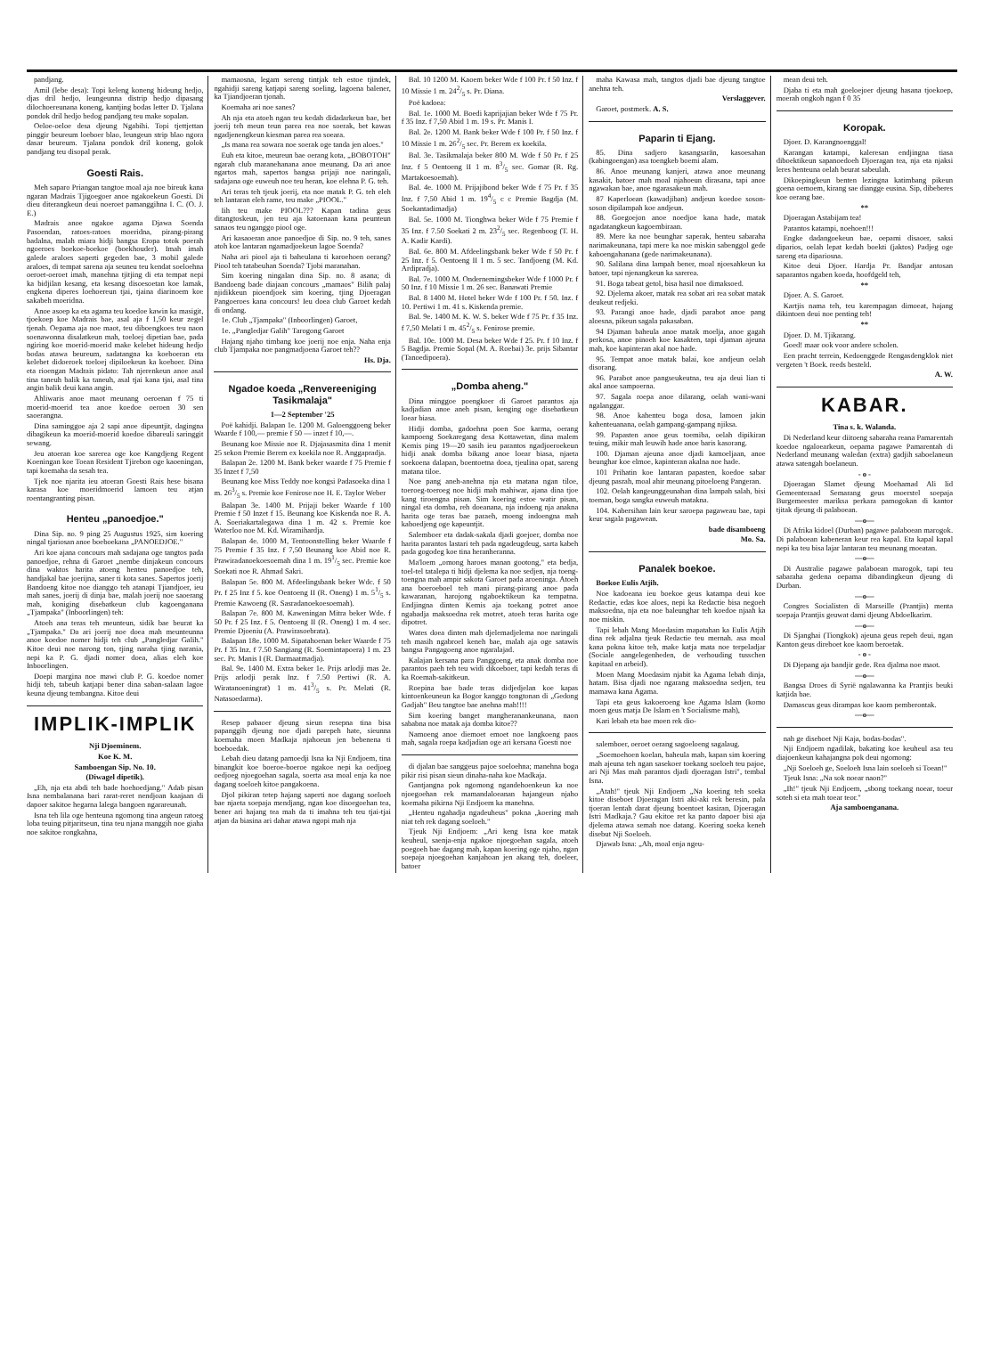pandjang.
Amil (lebe desa): Topi keleng koneng hideung hedjo, djas dril hedjo, leungeunna distrip hedjo dipasang dilochoereunana koneng, kantjing bodas letter D. Tjalana pondok dril hedjo bedog pandjang teu make sopalan.
Oeloe-oeloe desa djeung Ngabihi. Topi tjettjettan pinggir beureum loeboer blao, leungeun strip blao ngora dasar beureum. Tjalana pondok dril koneng, golok pandjang teu disopal perak.
Goesti Rais.
Meh saparo Priangan tangtoe moal aja noe bireuk kana ngaran Madrais Tjigoegoer anoe ngakoekeun Goesti. Di dieu diterangkeun deui noeroet pamanggihna I. C. (O. J. E.)
Madrais anoe ngakoe agama Djawa Soenda Pasoendan, ratoes-ratoes moeridna, pirang-pirang badalna, malah miara hidji bangsa Eropa totok poerah ngoeroes boekoe-boekoe (boekhouder). Imah imah galede araloes saperti gegeden bae, 3 mobil galede araloes, di tempat sarena aja seuneu teu kendat soeloehna oeroet-oeroet imah, manehna tjitjing di eta tempat nepi ka bidjilan kesang, eta kesang disoesoetan koe lamak, engkena diperes loehoereun tjai, tjaina diarinoem koe sakabeh moeridna.
Anoe asoep ka eta agama teu koedoe kawin ka masigit, tjoekoep koe Madrais bae, asal aja f 1,50 keur zegel tjenah. Oepama aja noe maot, teu diboengkoes teu naon soenawonna disalatkeun mah, toeloej dipetian bae, pada ngiring koe moerid-moerid make kelebet hideung hedjo bodas atawa beureum, sadatangna ka koeboeran eta kelebet didoeroek toeloej dipiloekeun ka koeboer. Dina eta rioengan Madrais pidato: Tah njerenkeun anoe asal tina taneuh balik ka taneuh, asal tjai kana tjai, asal tina angin balik deui kana angin.
Ahliwaris anoe maot meunang oeroenan f 75 ti moerid-moerid tea anoe koedoe oeroen 30 sen saoerangna.
Dina saminggoe aja 2 sapi anoe dipeuntjit, dagingna dibagikeun ka moerid-moerid koedoe dibareuli saringgit sewang.
Jeu atoeran koe sarerea oge koe Kangdjeng Regent Koeningan koe Toean Resident Tjirebon oge kaoeningan, tapi koemaha da sesah tea.
Tjek noe njarita ieu atoeran Goesti Rais hese bisana karasa koe moeridmoerid lamoen teu atjan roentangranting pisan.
Henteu „panoedjoe."
Dina Sip. no. 9 ping 25 Augustus 1925, sim koering ningal tjariosan anoe boeboekana „PANOEDJOE."
Ari koe ajana concours mah sadajana oge tangtos pada panoedjoe, rehna di Garoet „nembe dinjakeun concours dina waktos harita atoeng henteu panoedjoe teh, handjakal bae joerijna, saner ti kota sanes. Sapertos joerij Bandoeng kitoe noe dianggo teh atanapi Tjiandjoer, ieu mah sanes, joerij di dinja bae, malah joerij noe saoerang mah, koniging disebatkeun club kagoenganana „Tjampaka" (Inboorlingen) teh:
Atoeh ana teras teh meunteun, sidik bae beurat ka „Tjampaka." Da ari joerij noe doea mah meunteunna anoe koedoe nomer hidji teh club „Pangledjar Galih." Kitoe deui noe narong ton, tjing naraha tjing narania, nepi ka P. G. djadi nomer doea, alias eleh koe Inboorlingen.
Doepi margina noe mawi club P. G. koedoe nomer hidji teh, tabeuh katjapi bener dina saban-salaan lagoe keuna djeung tembangna. Kitoe deui
IMPLIK-IMPLIK
Nji Djoeminem.
Koe K. M.
Samboengan Sip. No. 10.
(Diwagel dipetik).
„Eh, nja eta abdi teh bade hoehoedjang." Adab pisan Isna nembalanana bari rarat-reret nendjoan kaajaan di dapoer sakitoe hegarna lalega bangoen ngarareunah.
Isna teh lila oge henteuna ngomong tina angeun ratoeg loba teuing pitjaritseun, tina teu njana manggih noe giaha noe sakitoe rongkahna,
mamaosna, legam sereng tintjak teh estoe tjindek, ngahidji sareng katjapi sareng soeling, lagoena balener, ka Tjiandjoeran tjonah.
Koemaha ari noe sanes?
Ah nja eta atoeh ngan teu kedah didadarkeun bae, bet joerij teh meun teun parea rea noe soerak, bet kawas ngadjenengkeun kiesman parea rea soeara.
„Is mana rea sowara noe soerak oge tanda jen aloes."
Euh eta kitoe, meureun bae oerang kota, „BOBOTOH" ngarah club maranehanana anoe meunang. Da ari anoe ngartos mah, sapertos bangsa prijaji noe naringali, sadajana oge euweuh noe teu heran, koe elehna P. G. teh.
Ari teras teh tjeuk joerij, eta noe matak P. G. teh eleh teh lantaran eleh rame, teu make „PIOOL."
Iih teu make PIOOL??? Kapan tadina geus ditangtoskeun, jen teu aja katoenaan kana peunteun sanaos teu nganggo piool oge.
Ari kasaoeran anoe panoedjoe di Sip. no. 9 teh, sanes atoh koe lantaran ngamadjoekeun lagoe Soenda?
Naha ari piool aja ti baheulana ti karoehoen oerang? Piool teh tatabeuhan Soenda? Tjobi maranahan.
Sim koering ningalan dina Sip. no. 8 asana; di Bandoeng bade diajaan concours „mamaos" Bilih palaj njidikkeun pioendjoek sim koering, tjing Djoeragan Pangoeroes kana concours! Ieu doea club Garoet kedah di ondang.
1e. Club „Tjampaka" (Inboorlingen) Garoet,
1e. „Pangledjar Galih" Tarogong Garoet
Hajang njaho timbang koe joerij noe enja. Naha enja club Tjampaka noe pangmadjoena Garoet teh??
Hs. Dja.
Ngadoe koeda „Renvereeniging Tasikmalaja"
1—2 September '25
Poë kahidji. Balapan 1e. 1200 M. Galoenggoeng beker Waarde f 100,— premie f 50 — inzet f 10,—.
Beunang koe Missie noe R. Djajasasmita dina 1 menit 25 sekon Premie Berem ex koekila noe R. Anggapradja.
Balapan 2e. 1200 M. Bank beker waarde f 75 Premie f 35 Inzet f 7,50
Beunang koe Miss Teddy noe kongsi Padasoeka dina 1 m. 263/5 s. Premie koe Fenirose noe H. E. Taylor Weber
Balapan 3e. 1400 M. Prijaji beker Waarde f 100 Premie f 50 Inzet f 15. Beunang koe Kiskenda noe R. A. A. Soeriakartalegawa dina 1 m. 42 s. Premie koe Waterloo noe M. Kd. Wiramihardja.
Balapan 4e. 1000 M, Tentoonstelling beker Waarde f 75 Premie f 35 Inz. f 7,50 Beunang koe Abid noe R. Prawiradanoekoesoemah dina 1 m. 191/5 sec. Premie koe Soekati noe R. Ahmad Sakri.
Balapan 5e. 800 M. Afdeelingsbank beker Wdc. f 50 Pr. f 25 Inz f 5. koe Oentoeng II (R. Oneng) 1 m. 51/5 s. Premie Kawoeng (R. Sasradanoekoesoemah).
Balapan 7e. 800 M. Kaweningan Mitra beker Wde. f 50 Pr. f 25 Inz. f 5. Oentoeng II (R. Oneng) 1 m. 4 sec. Premie Djoeniu (A. Prawirasoebrata).
Balapan 18e. 1000 M. Sipatahoenan beker Waarde f 75 Pr. f 35 Inz. f 7.50 Sangiang (R. Soemintapoera) 1 m. 23 sec. Pr. Manis I (R. Darmaatmadja).
Bal. 9e. 1400 M. Extra beker 1e. Prijs arlodji mas 2e. Prijs arlodji perak Inz. f 7.50 Pertiwi (R. A. Wiratanoeningrat) 1 m. 413/5 s. Pr. Melati (R. Natasoedarma).
Resep pabaoer djeung sieun resepna tina bisa papanggih djeung noe djadi parepeh hate, sieunna koemaha moen Madkaja njahoeun jen bebenena ti boeboedak.
Lebah dieu datang pamoedji Isna ka Nji Endjoem, tina binangkit koe boeroe-boeroe ngakoe nepi ka oedjoeg oedjoeg njoegoehan sagala, soerta asa moal enja ka noe dagang soeloeh kitoe pangakoena.
Djol pikiran tetep hajang saperti noe dagang soeloeh bae njaeta soepaja mendjang, ngan koe disoegoehan tea, bener ari hajang tea mah da ti imahna teh teu tjai-tjai atjan da biasina ari dahar atawa ngopi mah nja
Bal. 10 1200 M. Kaoem beker Wde f 100 Pr. f 50 Inz. f 10 Missie 1 m. 242/5 s. Pr. Diana.
Poë kadoea:
Bal. 1e. 1000 M. Boedi kaprijajian beker Wde f 75 Pr. f 35 Inz. f 7,50 Abid 1 m. 19 s. Pr. Manis I.
Bal. 2e. 1200 M. Bank beker Wde f 100 Pr. f 50 Inz. f 10 Missie 1 m. 262/5 sec. Pr. Berem ex koekila.
Bal. 3e. Tasikmalaja beker 800 M. Wde f 50 Pr. f 25 Inz. f 5 Oentoeng II 1 m. 83/5 sec. Gomar (R. Rg. Martakoesoemah).
Bal. 4e. 1000 M. Prijajibond beker Wde f 75 Pr. f 35 Inz. f 7,50 Abid 1 m. 194/5 c c Premie Bagdja (M. Soekantadimadja)
Bal. 5e. 1000 M. Tionghwa beker Wde f 75 Premie f 35 Inz. f 7.50 Soekati 2 m. 232/5 sec. Regenboog (T. H. A. Kadir Kardi).
Bal. 6e. 800 M. Afdeelingsbank beker Wde f 50 Pr. f 25 Inz. f 5. Oentoeng II 1 m. 5 sec. Tandjoeng (M. Kd. Ardipradja).
Bal. 7e. 1000 M. Ondernemingsbeker Wde f 1000 Pr. f 50 Inz. f 10 Missie 1 m. 26 sec. Banawati Premie
Bal. 8 1400 M. Hotel beker Wde f 100 Pr. f 50. Inz. f 10. Pertiwi 1 m. 41 s. Kiskenda premie.
Bal. 9e. 1400 M. K. W. S. beker Wde f 75 Pr. f 35 Inz. f 7,50 Melati 1 m. 452/5 s. Fenirose premie.
Bal. 10e. 1000 M. Desa beker Wde f 25. Pr. f 10 Inz. f 5 Bagdja. Premie Sopal (M. A. Roebai) 3e. prijs Sibantar (Tanoedipoera).
„Domba aheng."
Dina minggoe poengkoer di Garoet parantos aja kadjadian anoe aneh pisan, kenging oge disebatkeun loear biasa.
Hidji domba, gadoehna poen Soe karma, oerang kampoeng Soekaregang desa Kottawetan, dina malem Kemis ping 19—20 sasih ieu parantos ngadjoeroekeun hidji anak domba bikang anoe loear biasa, njaeta soekoena dalapan, boentoetna doea, tjeulina opat, sareng matana tiloe.
Noe pang aneh-anehna nja eta matana ngan tiloe, toeroeg-toeroeg noe hidji mah mahiwar, ajana dina tjoe kang tiroengna pisan. Sim koering estoe watir pisan, ningal eta domba, reh doeanana, nja indoeng nja anakna harita oge teras bae paraeh, moeng indoengna mah kaboedjeng oge kapeuntjit.
Salemboer eta dadak-sakala djadi goejoer, domba noe harita parantos lastari teh pada ngadeugdeug, sarta kabeh pada gogodeg koe tina heranheranna.
Ma'loem „omong haroes manan gootong," eta bedja, toel-tel tatalepa ti hidji djelema ka noe sedjen, nja toeng-toengna mah ampir sakota Garoet pada aroeninga. Atoeh ana boeroeboel teh mani pirang-pirang anoe pada kawaranan, harojong ngaboektikeun ka tempatna. Endjingna dinten Kemis aja toekang potret anoe ngabadja maksoedna rek motret, atoeh teras harita oge dipotret.
Wates doea dinten mah djelemadjelema noe naringali teh masih ngabroel keneh bae, malah aja oge satawis bangsa Pangagoeng anoe ngaralajad.
Kalajan kersana para Panggoeng, eta anak domba noe parantos paeh teh teu widi dikoeboer, tapi kedah teras di ka Roemah-sakitkeun.
Roepina bae bade teras didjedjelan koe kapas kintoenkeuneun ka Bogor kanggo tongtonan di „Gedong Gadjah" Beu tangtoe bae anehna mah!!!!
Sim koering banget mangheranankeunana, naon sababna noe matak aja domba kitoe??
Namoeng anoe diemoet emoet noe langkoeng paos mah, sagala roepa kadjadian oge ari kersana Goesti noe
di djalan bae sanggeus pajoe soeloehna; manehna boga pikir risi pisan sieun dinaha-naha koe Madkaja.
Gantjangna pok ngomong ngandehoenkeun ka noe njoegoehan rek mamandaloeanan hajangeun njaho koemaha pikirna Nji Endjoem ka manehna.
„Henteu ngahadja ngadeuheus" pokna „koering mah niat teh rek dagang soeloeh."
Tjeuk Nji Endjoem: „Ari keng Isna koe matak keuheul, saenja-enja ngakoe njoegoehan sagala, atoeh poegoeh bae dagang mah, kapan koering oge njaho, ngan soepaja njoegoehan kanjahoan jen akang teh, doeleer, batoer
maha Kawasa mah, tangtos djadi bae djeung tangtoe anehna teh.
Verslaggever.
Garoet, postmerk. A. S.
Paparin ti Ejang.
85. Dina sadjero kasangsarān, kasoesahan (kabingoengan) asa toengkeb boemi alam.
86. Anoe meunang kanjeri, atawa anoe meunang kasakit, batoer mah moal njahoeun dirasana, tapi anoe ngawakan bae, anoe ngarasakeun mah.
87 Kaperloean (kawadjiban) andjeun koedoe soson-soson dipilampah koe andjeun.
88. Goegoejon anoe noedjoe kana hade, matak ngadatangkeun kagoembiraan.
89. Mere ka noe beunghar saperak, henteu sabaraha narimakeunana, tapi mere ka noe miskin sabenggol gede kaboengahanana (gede narimakeunana).
90. Salilana dina lampah bener, moal njoesahkeun ka batoer, tapi njenangkeun ka sarerea.
91. Boga tabeat getol, bisa hasil noe dimaksoed.
92. Djelema akoer, matak rea sobat ari rea sobat matak deukeut redjeki.
93. Parangi anoe hade, djadi parabot anoe pang aloesna, pikeun sagala pakasaban.
94 Djaman baheula anoe matak moelja, anoe gagah perkosa, anoe pinoeh koe kasakten, tapi djaman ajeuna mah, koe kapinteran akal noe hade.
95. Tempat anoe matak balai, koe andjeun oelah disorang.
96. Parabot anoe pangseukeutna, teu aja deui lian ti akal anoe sampoerna.
97. Sagala roepa anoe dilarang, oelah wani-wani ngalanggar.
98. Anoe kahenteu boga dosa, lamoen jakin kahenteuanana, oelah gampang-gampang njiksa.
99. Papasten anoe geus toemiba, oelah dipikiran teuing, mikir mah leuwih hade anoe baris kasorang.
100. Djaman ajeuna anoe djadi kamoeljaan, anoe beunghar koe elmoe, kapinteran akalna noe hade.
101 Prihatin koe lantaran papasten, koedoe sabar djeung pasrah, moal ahir meunang pitoeloeng Pangeran.
102. Oelah kangeunggeunahan dina lampah salah, bisi toeman, boga sangka euweuh matakna.
104. Kabersihan lain keur saroepa pagaweau bae, tapi keur sagala pagawean.
bade disamboeng
Mo. Sa.
Panalek boekoe.
Boekoe Eulis Atjih.
Noe kadoeana ieu boekoe geus katampa deui koe Redactie, edas koe aloes, nepi ka Redactie bisa negoeh maksoedna, nja eta noe baleunghar teh koedoe njaah ka noe miskin.
Tapi lebah Mang Moedasim mapatahan ka Eulis Atjih dina rek adjalna tjeuk Redactie teu mernah. asa moal kana pokna kitoe teh, make katja mata noe terpeladjar (Sociale aangelegenheden, de verhouding tusschen kapitaal en arbeid).
Moen Mang Moedasim njabit ka Agama lebah dinja, hatam. Bisa djadi noe ngarang maksoedna sedjen, teu mamawa kana Agama.
Tapi eta geus kakoeroeng koe Agama Islam (komo moen geus matja De Islam en 't Socialisme mah),
Kari lebah eta bae moen rek dio-
salemboer, oeroet oerang sagoeloeng sagalaug.
„Soemoehoen koelan, baheula mah, kapan sim koering mah ajeuna teh ngan sasekoer toekang soeloeh teu pajoe, ari Nji Mas mah parantos djadi djoeragan Istri", tembal Isna.
„Atah!" tjeuk Nji Endjoem „Na koering teh soeka kitoe diseboet Djoeragan Istri aki-aki rek beresin, pala tjoeran lentah darat djeung boentoet kasiran, Djoeragan Istri Madkaja.? Gau ekitoe ret ka panto dapoer bisi aja djelema atawa semah noe datang. Koering soeka keneh disebut Nji Soeloeh.
Djawab Isna: „Ah, moal enja ngeu-
mean deui teh.
Djaba ti eta mah goeloejoer djeung hasana tjoekoep, moerah ongkoh ngan f 0 35
Koropak.
Djoer. D. Karangnoenggal!
Karangan katampi, kaleresan endjingna tiasa diboektikeun sapanoedoeh Djoeragan tea, nja eta njaksi leres henteuna oelah beurat sabeulah.
Dikoepingkeun benten lezingna katimbang pikeun goena oemoem, kirang sae diangge eusina. Sip, dibeberes koe oerang bae.
**
Djoeragan Astabijam tea!
Parantos katampi, noehoen!!!
Engke dadangoekeun bae, oepami disaoer, saksi diparios, oelah lepat kedah boekti (jaktos) Padjeg oge sareng eta dipariosna.
Kitoe deui Djoer. Hardja Pr. Bandjar antosan saparantos ngaben koeda, hoofdgeld teh,
**
Djoer. A. S. Garoet.
Kartjis nama teh, teu karempagan dimoeat, hajang dikintoen deui noe penting teh!
**
Djoer. D. M. Tjikarang.
Goed! maar ook voor andere scholen.
Een pracht terrein, Kedoenggede Rengasdengklok niet vergeten 't Boek. reeds besteld.
A. W.
KABAR.
Tina s. k. Walanda.
Di Nederland keur diitoeng sabaraha reana Pamarentah koedoe ngaloearkeun, oepama pagawe Pamarentah di Nederland meunang waledan (extra) gadjih saboelaneun atawa satengah boelaneun.
- o -
Djoeragan Slamet djeung Moehamad Ali lid Gemeenteraad Semarang geus moerstel soepaja Burgemeester mariksa perkara pamogokan di kantor tjitak djeung di palaboean.
—o—
Di Afrika kidoel (Durban) pagawe palaboean marogok. Di palaboean kabeneran keur rea kapal. Eta kapal kapal nepi ka teu bisa lajar lantaran teu meunang moeatan.
—o—
Di Australie pagawe palaboean marogok, tapi teu sabaraha gedena oepama dibandingkeun djeung di Durban.
—o—
Congres Socialisten di Marseille (Prantjis) menta soepaja Prantjis geuwat dami djeung Abdoelkarim.
—o—
Di Sjanghai (Tiongkok) ajeuna geus repeh deui, ngan Kanton geus direboet koe kaom beroetak.
- o -
Di Djepang aja bandjir gede. Rea djalma noe maot.
—o—
Bangsa Droes di Syrië ngalawanna ka Prantjis beuki katjida bae.
Damascus geus dirampas koe kaom pemberontak.
—o—
nah ge diseboet Nji Kaja, bodas-bodas".
Nji Endjoem ngadilak, bakating koe keuheul asa teu diajoenkeun kahajangna pok deui ngomong:
„Nji Soeloeh ge, Soeloeh Isna lain soeloeh si Toean!"
Tjeuk Isna: „Na sok noear naon?"
„Ih!" tjeuk Nji Endjoem, „sbong toekang noear, toeur soteh si eta mah toear teor."
Aja samboenganana.